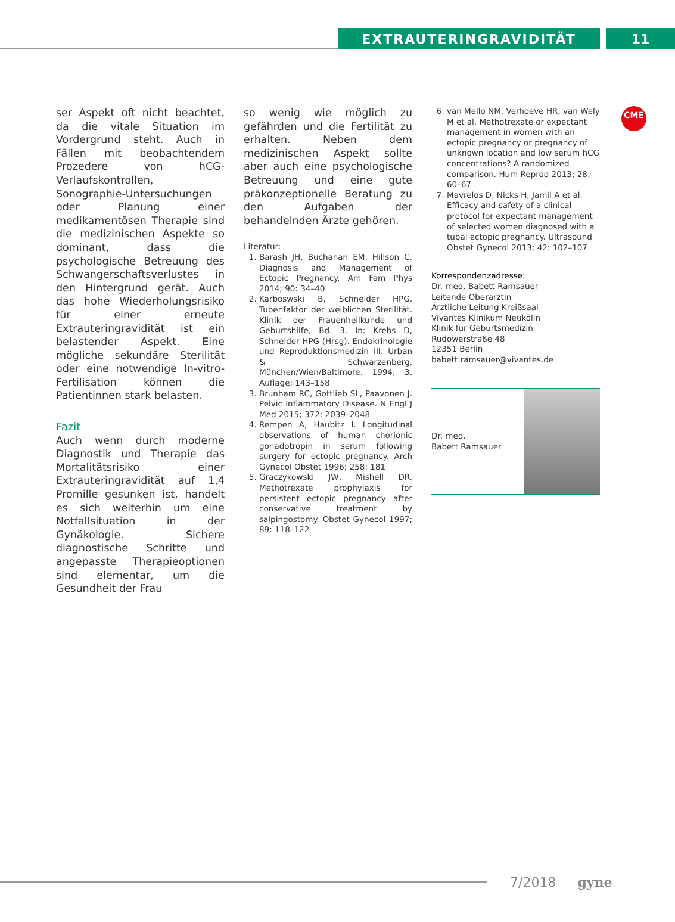EXTRAUTERINGRAVIDITÄT 11
CME
ser Aspekt oft nicht beachtet, da die vitale Situation im Vordergrund steht. Auch in Fällen mit beobachtendem Prozedere von hCG-Verlaufskontrollen, Sonographie-Untersuchungen oder Planung einer medikamentösen Therapie sind die medizinischen Aspekte so dominant, dass die psychologische Betreuung des Schwangerschaftsverlustes in den Hintergrund gerät. Auch das hohe Wiederholungsrisiko für einer erneute Extrauteringravidität ist ein belastender Aspekt. Eine mögliche sekundäre Sterilität oder eine notwendige In-vitro-Fertilisation können die Patientinnen stark belasten.
Fazit
Auch wenn durch moderne Diagnostik und Therapie das Mortalitätsrisiko einer Extrauteringravidität auf 1,4 Promille gesunken ist, handelt es sich weiterhin um eine Notfallsituation in der Gynäkologie. Sichere diagnostische Schritte und angepasste Therapieoptionen sind elementar, um die Gesundheit der Frau
so wenig wie möglich zu gefährden und die Fertilität zu erhalten. Neben dem medizinischen Aspekt sollte aber auch eine psychologische Betreuung und eine gute präkonzeptionelle Beratung zu den Aufgaben der behandelnden Ärzte gehören.
Literatur:
1. Barash JH, Buchanan EM, Hillson C. Diagnosis and Management of Ectopic Pregnancy. Am Fam Phys 2014; 90: 34–40
2. Karboswski B, Schneider HPG. Tubenfaktor der weiblichen Sterilität. Klinik der Frauenheilkunde und Geburtshilfe, Bd. 3. In: Krebs D, Schneider HPG (Hrsg). Endokrinologie und Reproduktionsmedizin III. Urban & Schwarzenberg, München/Wien/Baltimore. 1994; 3. Auflage: 143–158
3. Brunham RC, Gottlieb SL, Paavonen J. Pelvic Inflammatory Disease. N Engl J Med 2015; 372: 2039–2048
4. Rempen A, Haubitz I. Longitudinal observations of human chorionic gonadotropin in serum following surgery for ectopic pregnancy. Arch Gynecol Obstet 1996; 258: 181
5. Graczykowski JW, Mishell DR. Methotrexate prophylaxis for persistent ectopic pregnancy after conservative treatment by salpingostomy. Obstet Gynecol 1997; 89: 118–122
6. van Mello NM, Verhoeve HR, van Wely M et al. Methotrexate or expectant management in women with an ectopic pregnancy or pregnancy of unknown location and low serum hCG concentrations? A randomized comparison. Hum Reprod 2013; 28: 60–67
7. Mavrelos D, Nicks H, Jamil A et al. Efficacy and safety of a clinical protocol for expectant management of selected women diagnosed with a tubal ectopic pregnancy. Ultrasound Obstet Gynecol 2013; 42: 102–107
Korrespondenzadresse:
Dr. med. Babett Ramsauer
Leitende Oberärztin
Ärztliche Leitung Kreißsaal
Vivantes Klinikum Neukölln
Klinik für Geburtsmedizin
Rudowerstraße 48
12351 Berlin
babett.ramsauer@vivantes.de
Dr. med.
Babett Ramsauer
7/2018 gyne